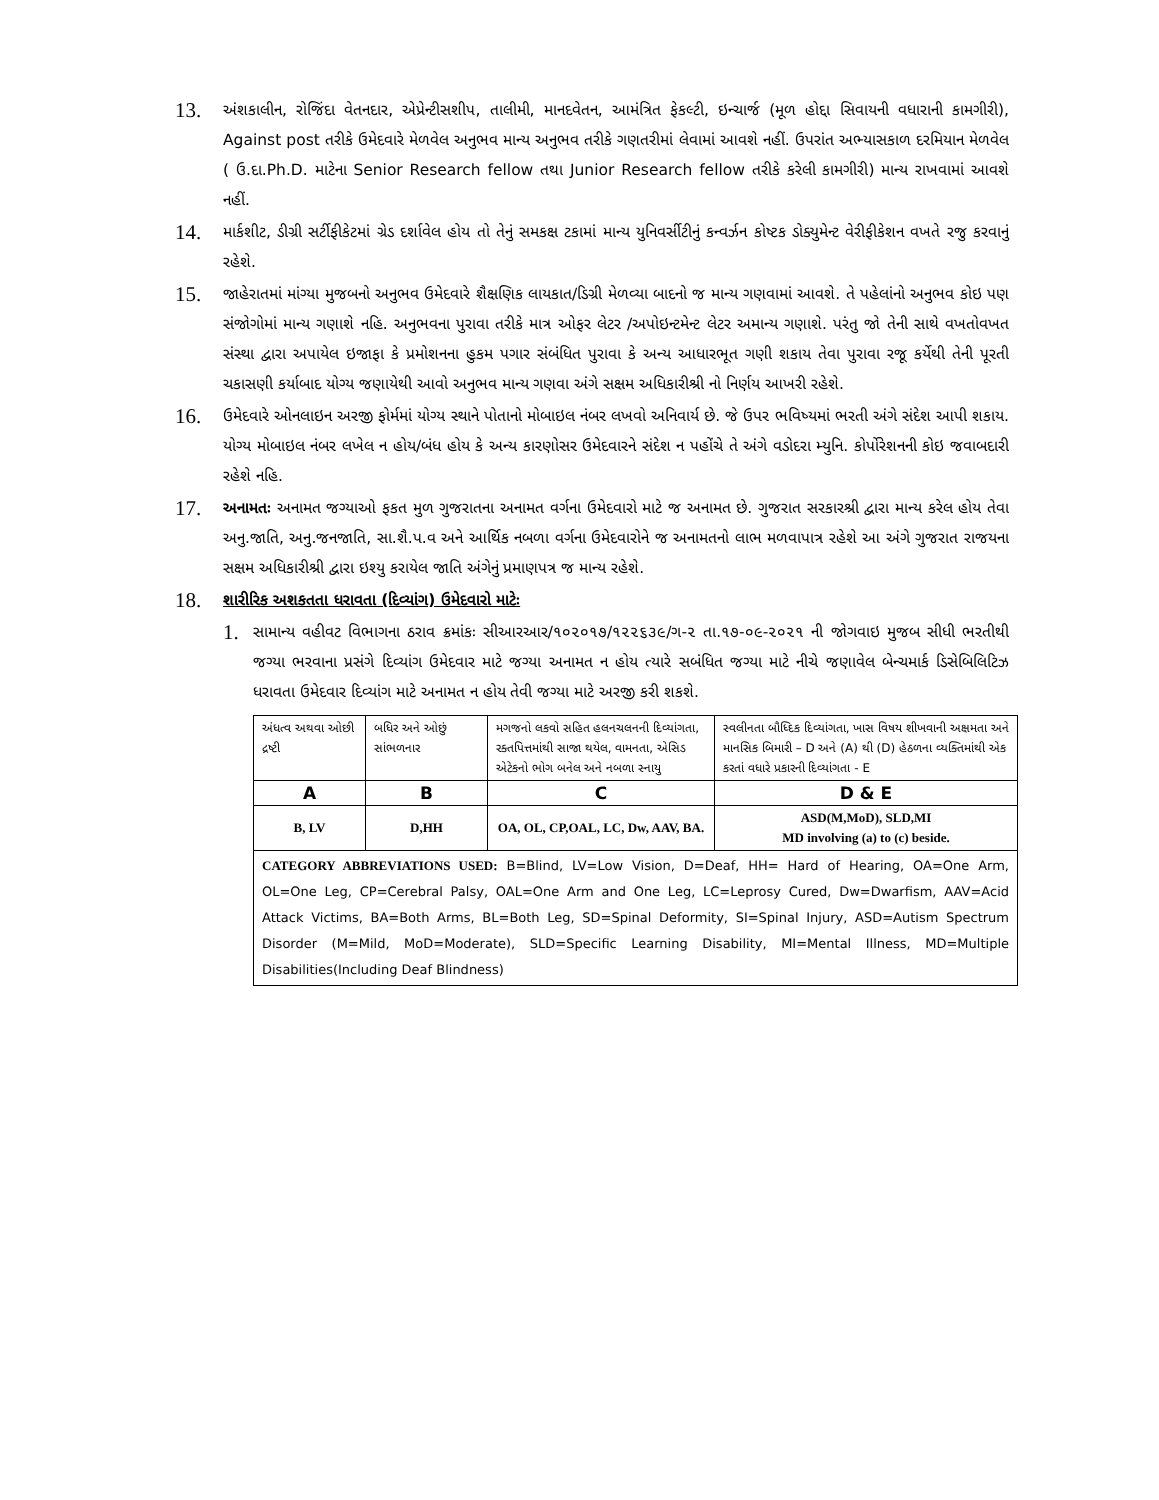13.
અંશકાલીન, રોજિંદા વેતનદાર, એપ્રેન્ટીસશીપ, તાલીમી, માનદવેતન, આમંત્રિત ફેકલ્ટી, ઇન્ચાર્જ (મૂળ હોદ્દા સિવાયની વધારાની કામગીરી), Against post તરીકે ઉમેદવારે મેળવેલ અનુભવ માન્ય અનુભવ તરીકે ગણતરીમાં લેવામાં આવશે નહીં. ઉપરાંત અભ્યાસકાળ દરમિયાન મેળવેલ ( ઉ.દા.Ph.D. માટેના Senior Research fellow તથા Junior Research fellow તરીકે કરેલી કામગીરી) માન્ય રાખવામાં આવશે નહીં.
14.
માર્કશીટ, ડીગ્રી સર્ટીફીકેટમાં ગ્રેડ દર્શાવેલ હોય તો તેનું સમકક્ષ ટકામાં માન્ય યુનિવર્સીટીનું કન્વર્ઝન કોષ્ટક ડોક્યુમેન્ટ વેરીફીકેશન વખતે રજુ કરવાનું રહેશે.
15.
જાહેરાતમાં માંગ્યા મુજબનો અનુભવ ઉમેદવારે શૈક્ષણિક લાયકાત/ડિગ્રી મેળવ્યા બાદનો જ માન્ય ગણવામાં આવશે. તે પહેલાંનો અનુભવ કોઇ પણ સંજોગોમાં માન્ય ગણાશે નહિ. અનુભવના પુરાવા તરીકે માત્ર ઓફર લેટર /અપોઇન્ટમેન્ટ લેટર અમાન્ય ગણાશે. પરંતુ જો તેની સાથે વખતોવખત સંસ્થા દ્વારા અપાયેલ ઇજાફા કે પ્રમોશનના હુકમ પગાર સંબંધિત પુરાવા કે અન્ય આધારભૂત ગણી શકાય તેવા પુરાવા રજૂ કર્યેથી તેની પૂરતી ચકાસણી કર્યાબાદ યોગ્ય જણાયેથી આવો અનુભવ માન્ય ગણવા અંગે સક્ષમ અધિકારીશ્રી નો નિર્ણય આખરી રહેશે.
16.
ઉમેદવારે ઓનલાઇન અરજી ફોર્મમાં યોગ્ય સ્થાને પોતાનો મોબાઇલ નંબર લખવો અનિવાર્ય છે. જે ઉપર ભવિષ્યમાં ભરતી અંગે સંદેશ આપી શકાય. યોગ્ય મોબાઇલ નંબર લખેલ ન હોય/બંધ હોય કે અન્ય કારણોસર ઉમેદવારને સંદેશ ન પહોંચે તે અંગે વડોદરા મ્યુનિ. કોર્પોરેશનની કોઇ જવાબદારી રહેશે નહિ.
17.
અનામતઃ અનામત જગ્યાઓ ફકત મુળ ગુજરાતના અનામત વર્ગના ઉમેદવારો માટે જ અનામત છે. ગુજરાત સરકારશ્રી દ્વારા માન્ય કરેલ હોય તેવા અનુ.જાતિ, અનુ.જનજાતિ, સા.શૈ.પ.વ અને આર્થિક નબળા વર્ગના ઉમેદવારોને જ અનામતનો લાભ મળવાપાત્ર રહેશે આ અંગે ગુજરાત રાજયના સક્ષમ અધિકારીશ્રી દ્વારા ઇશ્યુ કરાયેલ જાતિ અંગેનું પ્રમાણપત્ર જ માન્ય રહેશે.
18.
શારીરિક અશકતતા ધરાવતા (દિવ્યાંગ) ઉમેદવારો માટેઃ
1.
સામાન્ય વહીવટ વિભાગના ઠરાવ ક્રમાંકઃ સીઆરઆર/૧૦૨૦૧૭/૧૨૨૬૩૯/ગ-૨ તા.૧૭-૦૯-૨૦૨૧ ની જોગવાઇ મુજબ સીધી ભરતીથી જગ્યા ભરવાના પ્રસંગે દિવ્યાંગ ઉમેદવાર માટે જગ્યા અનામત ન હોય ત્યારે સબંધિત જગ્યા માટે નીચે જણાવેલ બેન્ચમાર્ક ડિસેબિલિટિઝ ધરાવતા ઉમેદવાર દિવ્યાંગ માટે અનામત ન હોય તેવી જગ્યા માટે અરજી કરી શકશે.
| અંધત્વ અથવા ઓછી દ્રષ્ટી | બધિર અને ઓછું સાંભળનાર | મગજનો લકવો સહિત હલનચલનની દિવ્યાંગતા, રક્તપિત્તમાંથી સાજા થયેલ, વામનતા, એસિડ એટેકનો ભોગ બનેલ અને નબળા સ્નાયુ | સ્વલીનતા બૌધ્દિક દિવ્યાંગતા, ખાસ વિષય શીખવાની અક્ષમતા અને માનસિક બિમારી – D અને (A) થી (D) હેઠળના વ્યક્તિમાંથી એક કરતાં વધારે પ્રકારની દિવ્યાંગતા - E |
| A | B | C | D & E |
| B, LV | D,HH | OA, OL, CP,OAL, LC, Dw, AAV, BA. | ASD(M,MoD), SLD,MI MD involving (a) to (c) beside. |
| CATEGORY ABBREVIATIONS USED: B=Blind, LV=Low Vision, D=Deaf, HH= Hard of Hearing, OA=One Arm, OL=One Leg, CP=Cerebral Palsy, OAL=One Arm and One Leg, LC=Leprosy Cured, Dw=Dwarfism, AAV=Acid Attack Victims, BA=Both Arms, BL=Both Leg, SD=Spinal Deformity, SI=Spinal Injury, ASD=Autism Spectrum Disorder (M=Mild, MoD=Moderate), SLD=Specific Learning Disability, MI=Mental Illness, MD=Multiple Disabilities(Including Deaf Blindness) | | | |